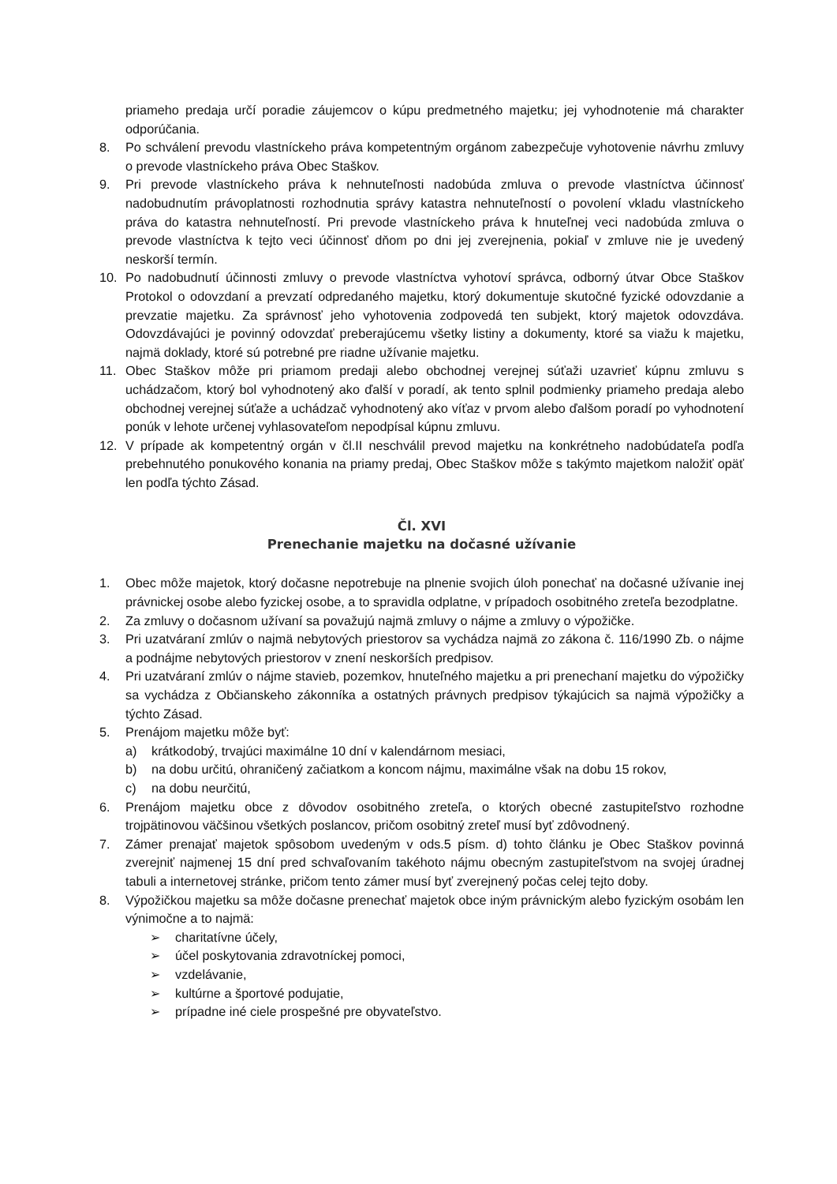priameho predaja určí poradie záujemcov o kúpu predmetného majetku; jej vyhodnotenie má charakter odporúčania.
8. Po schválení prevodu vlastníckeho práva kompetentným orgánom zabezpečuje vyhotovenie návrhu zmluvy o prevode vlastníckeho práva Obec Staškov.
9. Pri prevode vlastníckeho práva k nehnuteľnosti nadobúda zmluva o prevode vlastníctva účinnosť nadobudnutím právoplatnosti rozhodnutia správy katastra nehnuteľností o povolení vkladu vlastníckeho práva do katastra nehnuteľností. Pri prevode vlastníckeho práva k hnuteľnej veci nadobúda zmluva o prevode vlastníctva k tejto veci účinnosť dňom po dni jej zverejnenia, pokiaľ v zmluve nie je uvedený neskorší termín.
10. Po nadobudnutí účinnosti zmluvy o prevode vlastníctva vyhotoví správca, odborný útvar Obce Staškov Protokol o odovzdaní a prevzatí odpredaného majetku, ktorý dokumentuje skutočné fyzické odovzdanie a prevzatie majetku. Za správnosť jeho vyhotovenia zodpovedá ten subjekt, ktorý majetok odovzdáva. Odovzdávajúci je povinný odovzdať preberajúcemu všetky listiny a dokumenty, ktoré sa viažu k majetku, najmä doklady, ktoré sú potrebné pre riadne užívanie majetku.
11. Obec Staškov môže pri priamom predaji alebo obchodnej verejnej súťaži uzavrieť kúpnu zmluvu s uchádzačom, ktorý bol vyhodnotený ako ďalší v poradí, ak tento splnil podmienky priameho predaja alebo obchodnej verejnej súťaže a uchádzač vyhodnotený ako víťaz v prvom alebo ďalšom poradí po vyhodnotení ponúk v lehote určenej vyhlasovateľom nepodpísal kúpnu zmluvu.
12. V prípade ak kompetentný orgán v čl.II neschválil prevod majetku na konkrétneho nadobúdateľa podľa prebehnutého ponukového konania na priamy predaj, Obec Staškov môže s takýmto majetkom naložiť opäť len podľa týchto Zásad.
Čl. XVI
Prenechanie majetku na dočasné užívanie
1. Obec môže majetok, ktorý dočasne nepotrebuje na plnenie svojich úloh ponechať na dočasné užívanie inej právnickej osobe alebo fyzickej osobe, a to spravidla odplatne, v prípadoch osobitného zreteľa bezodplatne.
2. Za zmluvy o dočasnom užívaní sa považujú najmä zmluvy o nájme a zmluvy o výpožičke.
3. Pri uzatváraní zmlúv o najmä nebytových priestorov sa vychádza najmä zo zákona č. 116/1990 Zb. o nájme a podnájme nebytových priestorov v znení neskorších predpisov.
4. Pri uzatváraní zmlúv o nájme stavieb, pozemkov, hnuteľného majetku a pri prenechaní majetku do výpožičky sa vychádza z Občianskeho zákonníka a ostatných právnych predpisov týkajúcich sa najmä výpožičky a týchto Zásad.
5. Prenájom majetku môže byť:
a) krátkodobý, trvajúci maximálne 10 dní v kalendárnom mesiaci,
b) na dobu určitú, ohraničený začiatkom a koncom nájmu, maximálne však na dobu 15 rokov,
c) na dobu neurčitú,
6. Prenájom majetku obce z dôvodov osobitného zreteľa, o ktorých obecné zastupiteľstvo rozhodne trojpätinovou väčšinou všetkých poslancov, pričom osobitný zreteľ musí byť zdôvodnený.
7. Zámer prenajať majetok spôsobom uvedeným v ods.5 písm. d) tohto článku je Obec Staškov povinná zverejniť najmenej 15 dní pred schvaľovaním takéhoto nájmu obecným zastupiteľstvom na svojej úradnej tabuli a internetovej stránke, pričom tento zámer musí byť zverejnený počas celej tejto doby.
8. Výpožičkou majetku sa môže dočasne prenechať majetok obce iným právnickým alebo fyzickým osobám len výnimočne a to najmä:
➢ charitatívne účely,
➢ účel poskytovania zdravotníckej pomoci,
➢ vzdelávanie,
➢ kultúrne a športové podujatie,
➢ prípadne iné ciele prospešné pre obyvateľstvo.